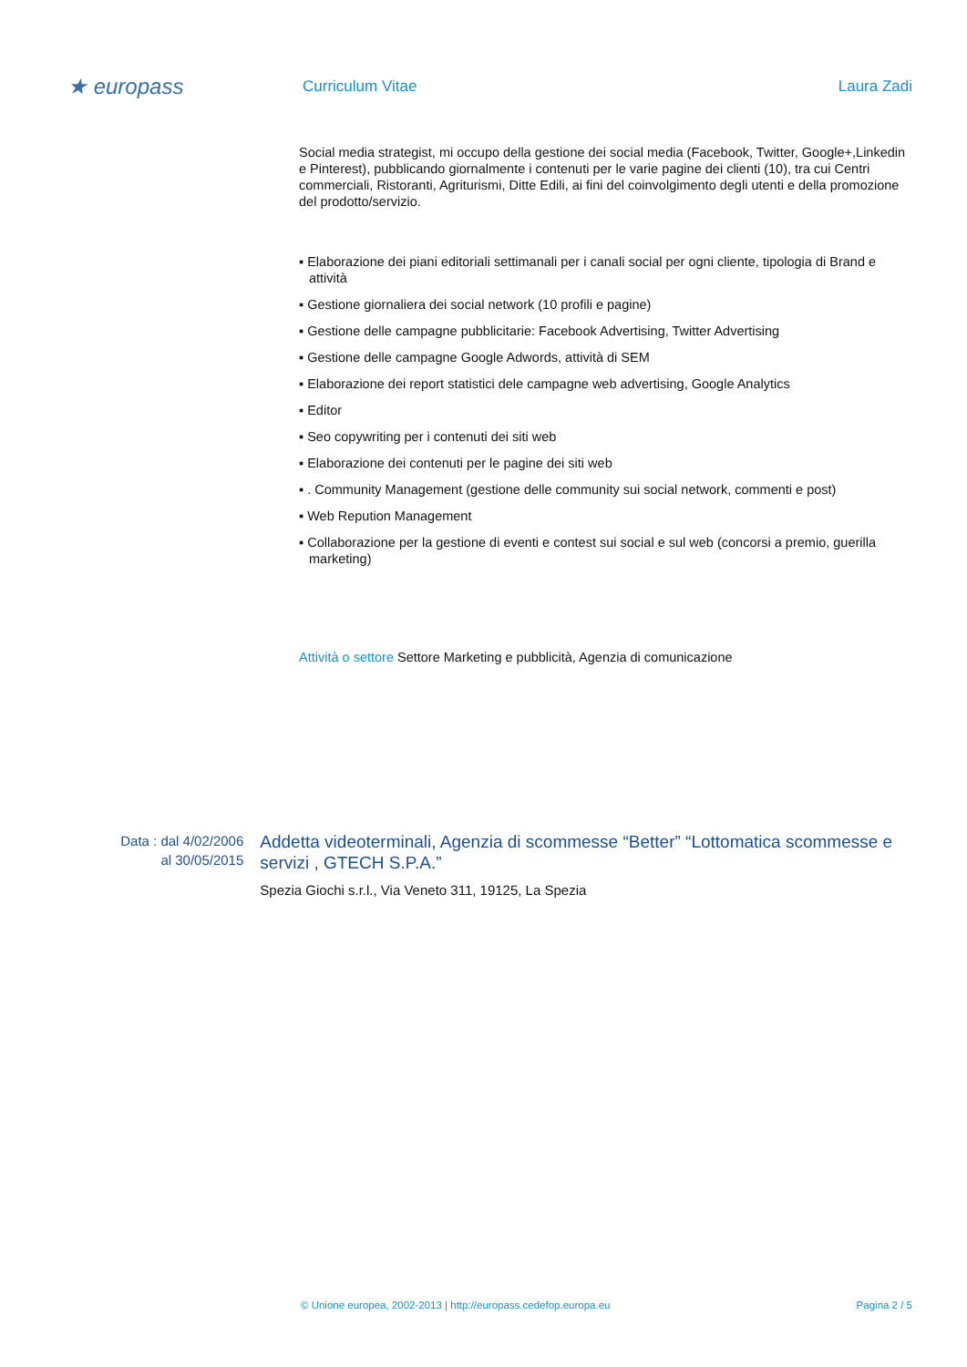★ europass
Curriculum Vitae Laura Zadi
Social media strategist, mi occupo della gestione dei social media (Facebook, Twitter, Google+,Linkedin e Pinterest), pubblicando giornalmente i contenuti per le varie pagine dei clienti (10), tra cui Centri commerciali, Ristoranti, Agriturismi, Ditte Edili, ai fini del coinvolgimento degli utenti e della promozione del prodotto/servizio.
▪ Elaborazione dei piani editoriali settimanali per i canali social per ogni cliente, tipologia di Brand e attività
▪ Gestione giornaliera dei social network (10 profili e pagine)
▪ Gestione delle campagne pubblicitarie: Facebook Advertising, Twitter Advertising
▪ Gestione delle campagne Google Adwords, attività di SEM
▪ Elaborazione dei report statistici dele campagne web advertising, Google Analytics
▪ Editor
▪ Seo copywriting per i contenuti dei siti web
▪ Elaborazione dei contenuti per le pagine dei siti web
▪ . Community Management (gestione delle community sui social network, commenti e post)
▪ Web Repution Management
▪ Collaborazione per la gestione di eventi e contest sui social e sul web (concorsi a premio, guerilla marketing)
Attività o settore Settore Marketing e pubblicità, Agenzia di comunicazione
Data : dal 4/02/2006
al 30/05/2015
Addetta videoterminali, Agenzia di scommesse “Better” “Lottomatica scommesse e servizi , GTECH S.P.A.”
Spezia Giochi s.r.l., Via Veneto 311, 19125, La Spezia
© Unione europea, 2002-2013 | http://europass.cedefop.europa.eu Pagina 2 / 5